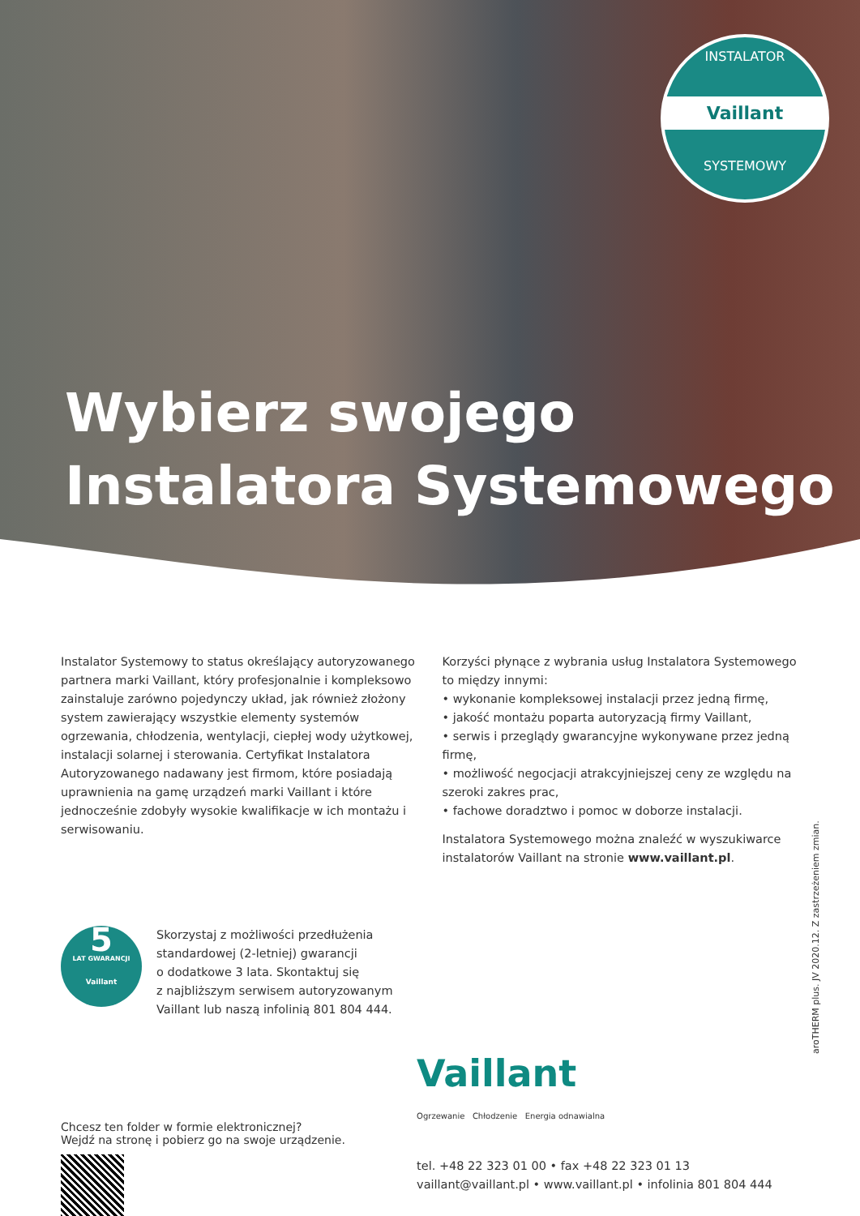INSTALATOR
Vaillant
SYSTEMOWY
Wybierz swojego
Instalatora Systemowego
Instalator Systemowy to status określający autoryzowanego partnera marki Vaillant, który profesjonalnie i kompleksowo zainstaluje zarówno pojedynczy układ, jak również złożony system zawierający wszystkie elementy systemów ogrzewania, chłodzenia, wentylacji, ciepłej wody użytkowej, instalacji solarnej i sterowania. Certyfikat Instalatora Autoryzowanego nadawany jest firmom, które posiadają uprawnienia na gamę urządzeń marki Vaillant i które jednocześnie zdobyły wysokie kwalifikacje w ich montażu i serwisowaniu.
Korzyści płynące z wybrania usług Instalatora Systemowego to między innymi:
• wykonanie kompleksowej instalacji przez jedną firmę,
• jakość montażu poparta autoryzacją firmy Vaillant,
• serwis i przeglądy gwarancyjne wykonywane przez jedną firmę,
• możliwość negocjacji atrakcyjniejszej ceny ze względu na szeroki zakres prac,
• fachowe doradztwo i pomoc w doborze instalacji.
Instalatora Systemowego można znaleźć w wyszukiwarce instalatorów Vaillant na stronie www.vaillant.pl.
5
LAT GWARANCJI
Vaillant
Skorzystaj z możliwości przedłużenia
standardowej (2-letniej) gwarancji
o dodatkowe 3 lata. Skontaktuj się
z najbliższym serwisem autoryzowanym
Vaillant lub naszą infolinią 801 804 444.
Chcesz ten folder w formie elektronicznej?
Wejdź na stronę i pobierz go na swoje urządzenie.
Vaillant
Ogrzewanie Chłodzenie Energia odnawialna
tel. +48 22 323 01 00 • fax +48 22 323 01 13
vaillant@vaillant.pl • www.vaillant.pl • infolinia 801 804 444
aroTHERM plus. JV 2020.12. Z zastrzeżeniem zmian.